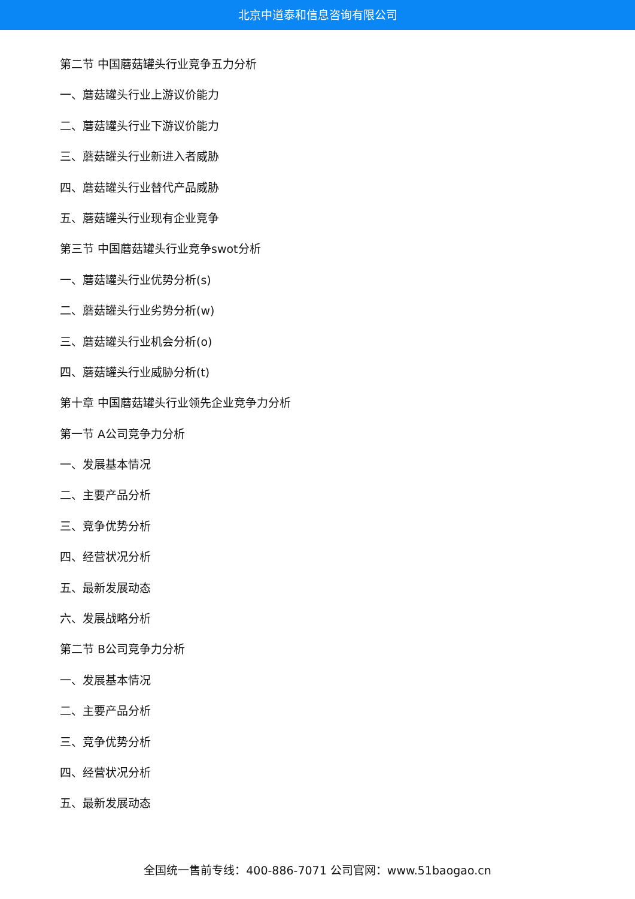北京中道泰和信息咨询有限公司
第二节 中国蘑菇罐头行业竞争五力分析
一、蘑菇罐头行业上游议价能力
二、蘑菇罐头行业下游议价能力
三、蘑菇罐头行业新进入者威胁
四、蘑菇罐头行业替代产品威胁
五、蘑菇罐头行业现有企业竞争
第三节 中国蘑菇罐头行业竞争swot分析
一、蘑菇罐头行业优势分析(s)
二、蘑菇罐头行业劣势分析(w)
三、蘑菇罐头行业机会分析(o)
四、蘑菇罐头行业威胁分析(t)
第十章 中国蘑菇罐头行业领先企业竞争力分析
第一节 A公司竞争力分析
一、发展基本情况
二、主要产品分析
三、竞争优势分析
四、经营状况分析
五、最新发展动态
六、发展战略分析
第二节 B公司竞争力分析
一、发展基本情况
二、主要产品分析
三、竞争优势分析
四、经营状况分析
五、最新发展动态
全国统一售前专线：400-886-7071 公司官网：www.51baogao.cn